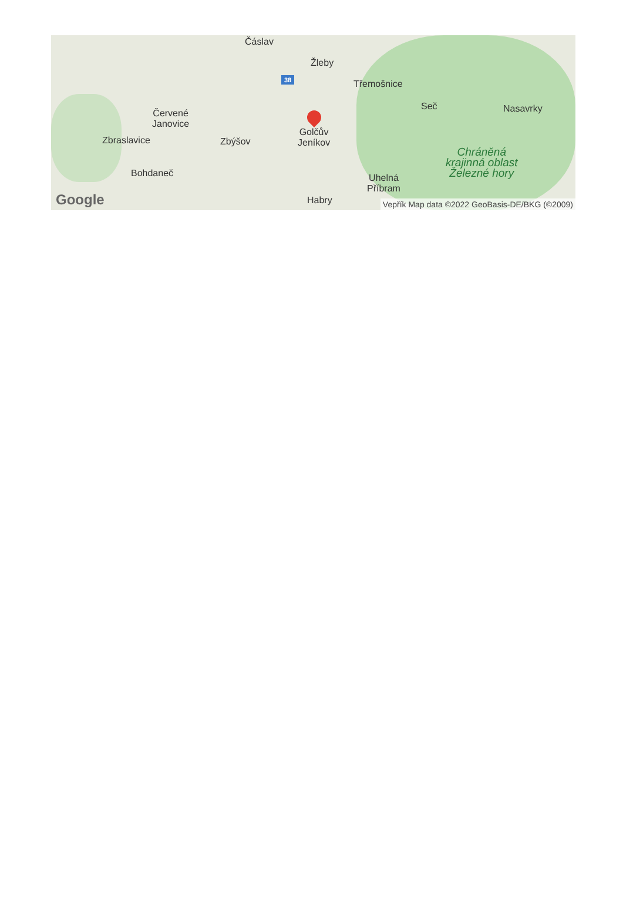Čáslav
38
Žleby
Třemošnice
Seč Nasavrky
Červené
Janovice
Zbraslavice Zbýšov
Golčův
Jeníkov
Chráněná
krajinná oblast
Železné hory
Bohdaneč
Uhelná
Příbram
Habry
Google
Vepřík Map data ©2022 GeoBasis-DE/BKG (©2009)